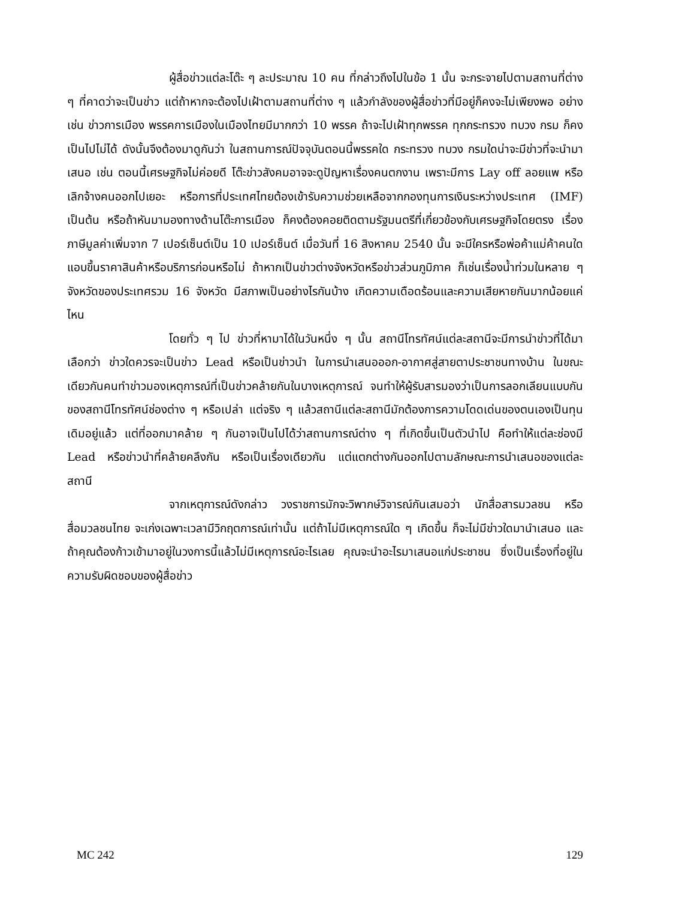ผู้สื่อข่าวแต่ละโต๊ะ ๆ ละประมาณ 10 คน ที่กล่าวถึงไปในข้อ 1 นั้น จะกระจายไปตามสถานที่ต่าง ๆ ที่คาดว่าจะเป็นข่าว แต่ถ้าหากจะต้องไปเฝ้าตามสถานที่ต่าง ๆ แล้วกำลังของผู้สื่อข่าวที่มีอยู่ก็คงจะไม่เพียงพอ อย่างเช่น ข่าวการเมือง พรรคการเมืองในเมืองไทยมีมากกว่า 10 พรรค ถ้าจะไปเฝ้าทุกพรรค ทุกกระทรวง ทบวง กรม ก็คงเป็นไปไม่ได้ ดังนั้นจึงต้องมาดูกันว่า ในสถานการณ์ปัจจุบันตอนนี้พรรคใด กระทรวง ทบวง กรมใดน่าจะมีข่าวที่จะนำมาเสนอ เช่น ตอนนี้เศรษฐกิจไม่ค่อยดี โต๊ะข่าวสังคมอาจจะดูปัญหาเรื่องคนตกงาน เพราะมีการ Lay off ลอยแพ หรือเลิกจ้างคนออกไปเยอะ หรือการที่ประเทศไทยต้องเข้ารับความช่วยเหลือจากกองทุนการเงินระหว่างประเทศ (IMF) เป็นต้น หรือถ้าหันมามองทางด้านโต๊ะการเมือง ก็คงต้องคอยติดตามรัฐมนตรีที่เกี่ยวข้องกับเศรษฐกิจโดยตรง เรื่องภาษีมูลค่าเพิ่มจาก 7 เปอร์เซ็นต์เป็น 10 เปอร์เซ็นต์ เมื่อวันที่ 16 สิงหาคม 2540 นั้น จะมีใครหรือพ่อค้าแม่ค้าคนใดแอบขึ้นราคาสินค้าหรือบริการก่อนหรือไม่ ถ้าหากเป็นข่าวต่างจังหวัดหรือข่าวส่วนภูมิภาค ก็เช่นเรื่องน้ำท่วมในหลาย ๆ จังหวัดของประเทศรวม 16 จังหวัด มีสภาพเป็นอย่างไรกันบ้าง เกิดความเดือดร้อนและความเสียหายกันมากน้อยแค่ไหน
โดยทั่ว ๆ ไป ข่าวที่หามาได้ในวันหนึ่ง ๆ นั้น สถานีโทรทัศน์แต่ละสถานีจะมีการนำข่าวที่ได้มาเลือกว่า ข่าวใดควรจะเป็นข่าว Lead หรือเป็นข่าวนำ ในการนำเสนอออก-อากาศสู่สายตาประชาชนทางบ้าน ในขณะเดียวกันคนทำข่าวมองเหตุการณ์ที่เป็นข่าวคล้ายกันในบางเหตุการณ์ จนทำให้ผู้รับสารมองว่าเป็นการลอกเลียนแบบกันของสถานีโทรทัศน์ช่องต่าง ๆ หรือเปล่า แต่จริง ๆ แล้วสถานีแต่ละสถานีมักต้องการความโดดเด่นของตนเองเป็นทุนเดิมอยู่แล้ว แต่ที่ออกมาคล้าย ๆ กันอาจเป็นไปได้ว่าสถานการณ์ต่าง ๆ ที่เกิดขึ้นเป็นตัวนำไป คือทำให้แต่ละช่องมี Lead หรือข่าวนำที่คล้ายคลึงกัน หรือเป็นเรื่องเดียวกัน แต่แตกต่างกันออกไปตามลักษณะการนำเสนอของแต่ละสถานี
จากเหตุการณ์ดังกล่าว วงราชการมักจะวิพากษ์วิจารณ์กันเสมอว่า นักสื่อสารมวลชน หรือสื่อมวลชนไทย จะเก่งเฉพาะเวลามีวิกฤตการณ์เท่านั้น แต่ถ้าไม่มีเหตุการณ์ใด ๆ เกิดขึ้น ก็จะไม่มีข่าวใดมานำเสนอ และถ้าคุณต้องก้าวเข้ามาอยู่ในวงการนี้แล้วไม่มีเหตุการณ์อะไรเลย คุณจะนำอะไรมาเสนอแก่ประชาชน ซึ่งเป็นเรื่องที่อยู่ในความรับผิดชอบของผู้สื่อข่าว
MC 242 129